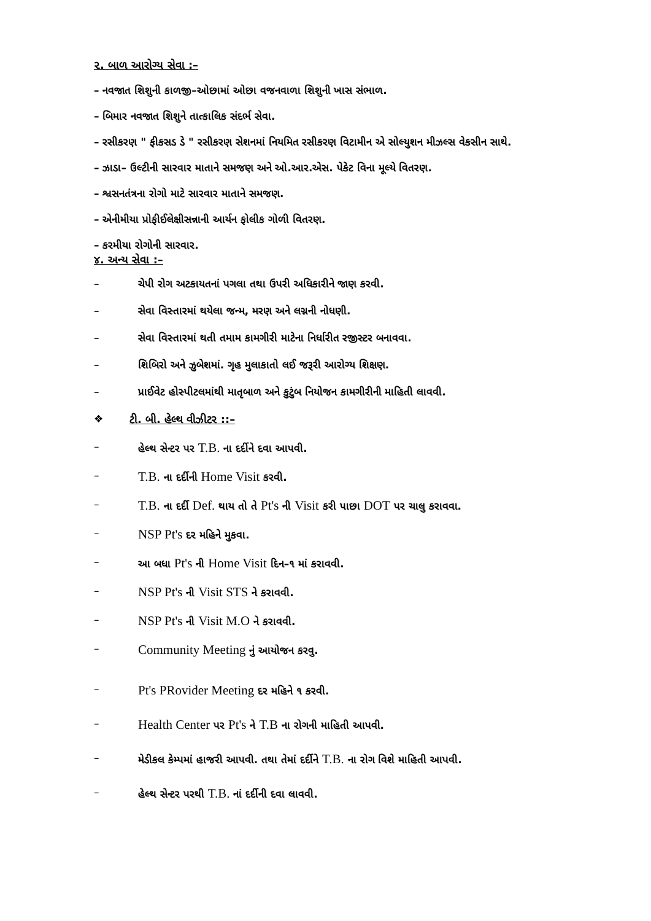૨. બાળ આરોગ્ય સેવા :–
– નવજાત શિશુની કાળજી–ઓછામાં ઓછા વજનવાળા શિશુની ખાસ સંભાળ.
– બિમાર નવજાત શિશુને તાત્કાલિક સંદર્ભ સેવા.
– રસીકરણ " ફીકસડ ડે " રસીકરણ સેશનમાં નિયમિત રસીકરણ વિટામીન એ સોલ્યુશન મીઝલ્સ વેકસીન સાથે.
– ઝાડા– ઉલ્ટીની સારવાર માતાને સમજણ અને ઓ.આર.એસ. પેકેટ વિના મૂલ્યે વિતરણ.
– શ્વસનતંત્રના રોગો માટે સારવાર માતાને સમજણ.
– એનીમીયા પ્રોફીઈલેક્ષીસન્નાની આર્યન ફોલીક ગોળી વિતરણ.
– કરમીયા રોગોની સારવાર.
૪. અન્ય સેવા :–
– ચેપી રોગ અટકાયતનાં પગલા તથા ઉપરી અધિકારીને જાણ કરવી.
– સેવા વિસ્તારમાં થયેલા જન્મ, મરણ અને લગ્નની નોધણી.
– સેવા વિસ્તારમાં થતી તમામ કામગીરી માટેના નિર્ધારીત રજીસ્ટર બનાવવા.
– શિબિરો અને ઝુબેશમાં. ગૃહ મુલાકાતો લઈ જરૂરી આરોગ્ય શિક્ષણ.
– પ્રાઈવેટ હોસ્પીટલમાંથી માતૃબાળ અને કુટુંબ નિયોજન કામગીરીની માહિતી લાવવી.
❖ ટી. બી. હેલ્થ વીઝીટર ::–
– હેલ્થ સેન્ટર પર T.B. ના દર્દીને દવા આપવી.
– T.B. ના દર્દીની Home Visit કરવી.
– T.B. ના દર્દી Def. થાય તો તે Pt's ની Visit કરી પાછા DOT પર ચાલુ કરાવવા.
– NSP Pt's દર મહિને મુકવા.
– આ બધા Pt's ની Home Visit દિન–૧ માં કરાવવી.
– NSP Pt's ની Visit STS ને કરાવવી.
– NSP Pt's ની Visit M.O ને કરાવવી.
– Community Meeting નું આયોજન કરવુ.
– Pt's PRovider Meeting દર મહિને ૧ કરવી.
– Health Center પર Pt's ને T.B ના રોગની માહિતી આપવી.
– મેડીકલ કેમ્પમાં હાજરી આપવી. તથા તેમાં દર્દીને T.B. ના રોગ વિશે માહિતી આપવી.
– હેલ્થ સેન્ટર પરથી T.B. નાં દર્દીની દવા લાવવી.